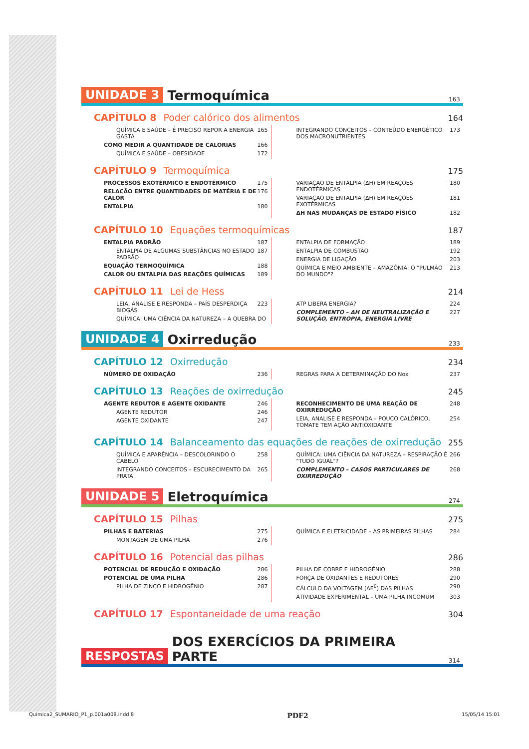UNIDADE 3 Termoquímica 163
CAPÍTULO 8 Poder calórico dos alimentos 164
QUÍMICA E SAÚDE – É PRECISO REPOR A ENERGIA GASTA 165
COMO MEDIR A QUANTIDADE DE CALORIAS 166
QUÍMICA E SAÚDE – OBESIDADE 172
INTEGRANDO CONCEITOS – CONTEÚDO ENERGÉTICO DOS MACRONUTRIENTES 173
CAPÍTULO 9 Termoquímica 175
PROCESSOS EXOTÉRMICO E ENDOTÉRMICO 175
RELAÇÃO ENTRE QUANTIDADES DE MATÉRIA E DE CALOR 176
ENTALPIA 180
VARIAÇÃO DE ENTALPIA (ΔH) EM REAÇÕES ENDOTÉRMICAS 180
VARIAÇÃO DE ENTALPIA (ΔH) EM REAÇÕES EXOTÉRMICAS 181
ΔH NAS MUDANÇAS DE ESTADO FÍSICO 182
CAPÍTULO 10 Equações termoquímicas 187
ENTALPIA PADRÃO 187
ENTALPIA DE ALGUMAS SUBSTÂNCIAS NO ESTADO PADRÃO 187
EQUAÇÃO TERMOQUÍMICA 188
CALOR OU ENTALPIA DAS REAÇÕES QUÍMICAS 189
ENTALPIA DE FORMAÇÃO 189
ENTALPIA DE COMBUSTÃO 192
ENERGIA DE LIGAÇÃO 203
QUÍMICA E MEIO AMBIENTE – AMAZÔNIA: O "PULMÃO DO MUNDO"? 213
CAPÍTULO 11 Lei de Hess 214
LEIA, ANALISE E RESPONDA – PAÍS DESPERDIÇA BIOGÁS 223
QUÍMICA: UMA CIÊNCIA DA NATUREZA – A QUEBRA DO
ATP LIBERA ENERGIA? 224
COMPLEMENTO – ΔH DE NEUTRALIZAÇÃO E SOLUÇÃO, ENTROPIA, ENERGIA LIVRE 227
UNIDADE 4 Oxirredução 233
CAPÍTULO 12 Oxirredução 234
NÚMERO DE OXIDAÇÃO 236 REGRAS PARA A DETERMINAÇÃO DO Nox 237
CAPÍTULO 13 Reações de oxirredução 245
AGENTE REDUTOR E AGENTE OXIDANTE 246
AGENTE REDUTOR 246
AGENTE OXIDANTE 247
RECONHECIMENTO DE UMA REAÇÃO DE OXIRREDUÇÃO 248
LEIA, ANALISE E RESPONDA – POUCO CALÓRICO, TOMATE TEM AÇÃO ANTIOXIDANTE 254
CAPÍTULO 14 Balanceamento das equações de reações de oxirredução 255
QUÍMICA E APARÊNCIA – DESCOLORINDO O CABELO 258
INTEGRANDO CONCEITOS – ESCURECIMENTO DA PRATA 265
QUÍMICA: UMA CIÊNCIA DA NATUREZA – RESPIRAÇÃO É "TUDO IGUAL"? 266
COMPLEMENTO – CASOS PARTICULARES DE OXIRREDUÇÃO 268
UNIDADE 5 Eletroquímica 274
CAPÍTULO 15 Pilhas 275
PILHAS E BATERIAS 275
MONTAGEM DE UMA PILHA 276
QUÍMICA E ELETRICIDADE – AS PRIMEIRAS PILHAS 284
CAPÍTULO 16 Potencial das pilhas 286
POTENCIAL DE REDUÇÃO E OXIDAÇÃO 286
POTENCIAL DE UMA PILHA 286
PILHA DE ZINCO E HIDROGÊNIO 287
PILHA DE COBRE E HIDROGÊNIO 288
FORÇA DE OXIDANTES E REDUTORES 290
CÁLCULO DA VOLTAGEM (ΔE<sup>0</sup>) DAS PILHAS 290
ATIVIDADE EXPERIMENTAL – UMA PILHA INCOMUM 303
CAPÍTULO 17 Espontaneidade de uma reação 304
RESPOSTAS DOS EXERCÍCIOS DA PRIMEIRA PARTE 314
Quimica2_SUMARIO_P1_p.001a008.indd 8 PDF2 15/05/14 15:01